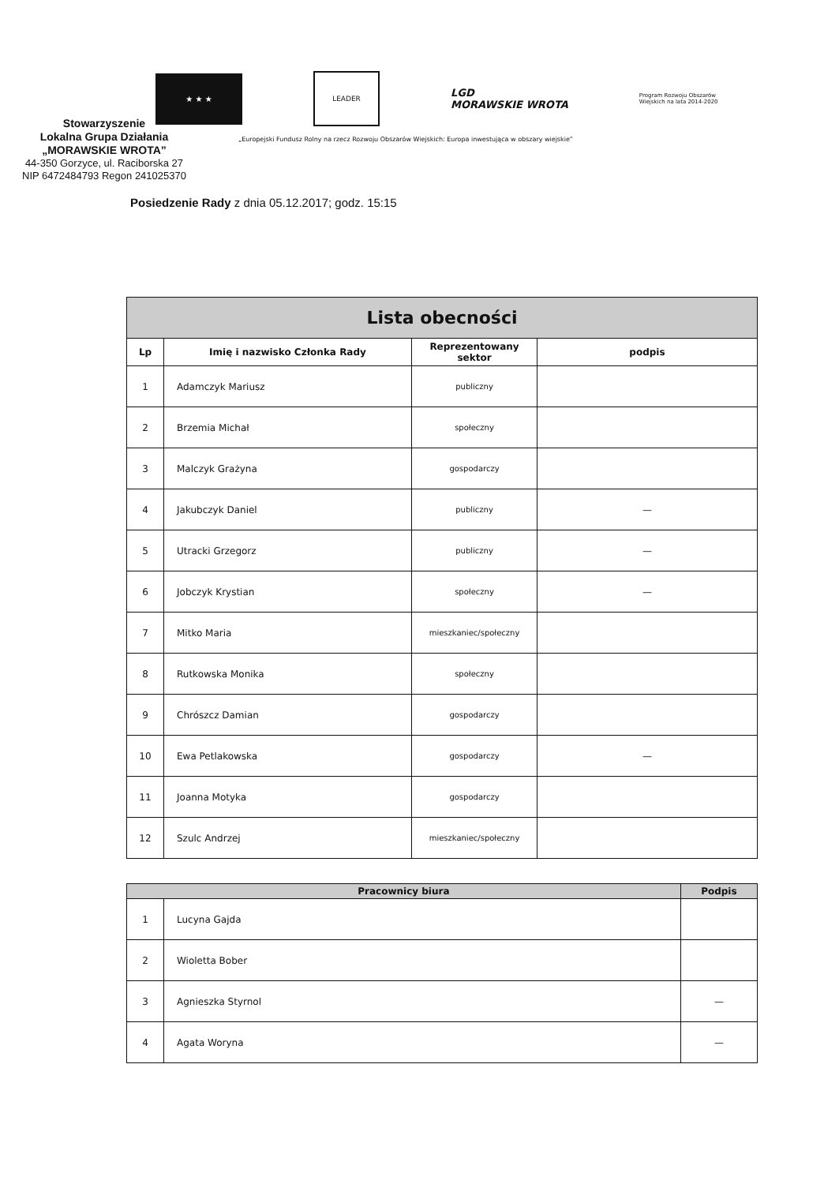★ ★ ★
LEADER
LGD
MORAWSKIE WROTA
Program Rozwoju Obszarów Wiejskich na lata 2014-2020
Stowarzyszenie
Lokalna Grupa Działania
„MORAWSKIE WROTA”
44-350 Gorzyce, ul. Raciborska 27
NIP 6472484793 Regon 241025370
„Europejski Fundusz Rolny na rzecz Rozwoju Obszarów Wiejskich: Europa inwestująca w obszary wiejskie”
Posiedzenie Rady z dnia 05.12.2017; godz. 15:15
| Lista obecności | | | |
| Lp | Imię i nazwisko Członka Rady | Reprezentowany sektor | podpis |
| 1 | Adamczyk Mariusz | publiczny | |
| 2 | Brzemia Michał | społeczny | |
| 3 | Malczyk Grażyna | gospodarczy | |
| 4 | Jakubczyk Daniel | publiczny | — |
| 5 | Utracki Grzegorz | publiczny | — |
| 6 | Jobczyk Krystian | społeczny | — |
| 7 | Mitko Maria | mieszkaniec/społeczny | |
| 8 | Rutkowska Monika | społeczny | |
| 9 | Chrószcz Damian | gospodarczy | |
| 10 | Ewa Petlakowska | gospodarczy | — |
| 11 | Joanna Motyka | gospodarczy | |
| 12 | Szulc Andrzej | mieszkaniec/społeczny | |
| Pracownicy biura | | Podpis |
| --- | --- | --- |
| 1 | Lucyna Gajda | |
| 2 | Wioletta Bober | |
| 3 | Agnieszka Styrnol | — |
| 4 | Agata Woryna | — |